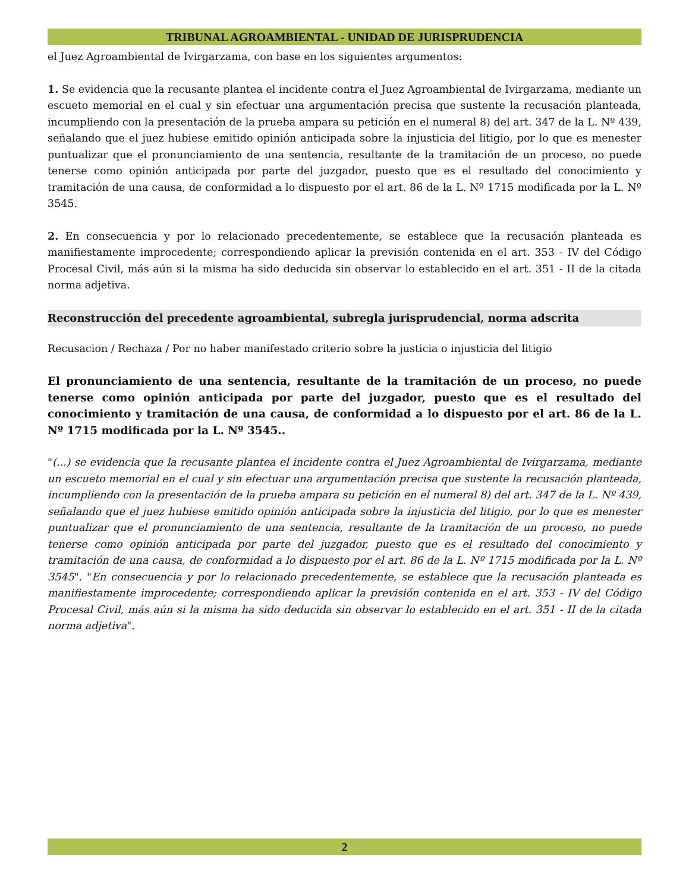TRIBUNAL AGROAMBIENTAL - UNIDAD DE JURISPRUDENCIA
el Juez Agroambiental de Ivirgarzama, con base en los siguientes argumentos:
1. Se evidencia que la recusante plantea el incidente contra el Juez Agroambiental de Ivirgarzama, mediante un escueto memorial en el cual y sin efectuar una argumentación precisa que sustente la recusación planteada, incumpliendo con la presentación de la prueba ampara su petición en el numeral 8) del art. 347 de la L. Nº 439, señalando que el juez hubiese emitido opinión anticipada sobre la injusticia del litigio, por lo que es menester puntualizar que el pronunciamiento de una sentencia, resultante de la tramitación de un proceso, no puede tenerse como opinión anticipada por parte del juzgador, puesto que es el resultado del conocimiento y tramitación de una causa, de conformidad a lo dispuesto por el art. 86 de la L. Nº 1715 modificada por la L. Nº 3545.
2. En consecuencia y por lo relacionado precedentemente, se establece que la recusación planteada es manifiestamente improcedente; correspondiendo aplicar la previsión contenida en el art. 353 - IV del Código Procesal Civil, más aún si la misma ha sido deducida sin observar lo establecido en el art. 351 - II de la citada norma adjetiva.
Reconstrucción del precedente agroambiental, subregla jurisprudencial, norma adscrita
Recusacion / Rechaza / Por no haber manifestado criterio sobre la justicia o injusticia del litigio
El pronunciamiento de una sentencia, resultante de la tramitación de un proceso, no puede tenerse como opinión anticipada por parte del juzgador, puesto que es el resultado del conocimiento y tramitación de una causa, de conformidad a lo dispuesto por el art. 86 de la L. Nº 1715 modificada por la L. Nº 3545..
"(...) se evidencia que la recusante plantea el incidente contra el Juez Agroambiental de Ivirgarzama, mediante un escueto memorial en el cual y sin efectuar una argumentación precisa que sustente la recusación planteada, incumpliendo con la presentación de la prueba ampara su petición en el numeral 8) del art. 347 de la L. Nº 439, señalando que el juez hubiese emitido opinión anticipada sobre la injusticia del litigio, por lo que es menester puntualizar que el pronunciamiento de una sentencia, resultante de la tramitación de un proceso, no puede tenerse como opinión anticipada por parte del juzgador, puesto que es el resultado del conocimiento y tramitación de una causa, de conformidad a lo dispuesto por el art. 86 de la L. Nº 1715 modificada por la L. Nº 3545". "En consecuencia y por lo relacionado precedentemente, se establece que la recusación planteada es manifiestamente improcedente; correspondiendo aplicar la previsión contenida en el art. 353 - IV del Código Procesal Civil, más aún si la misma ha sido deducida sin observar lo establecido en el art. 351 - II de la citada norma adjetiva".
2